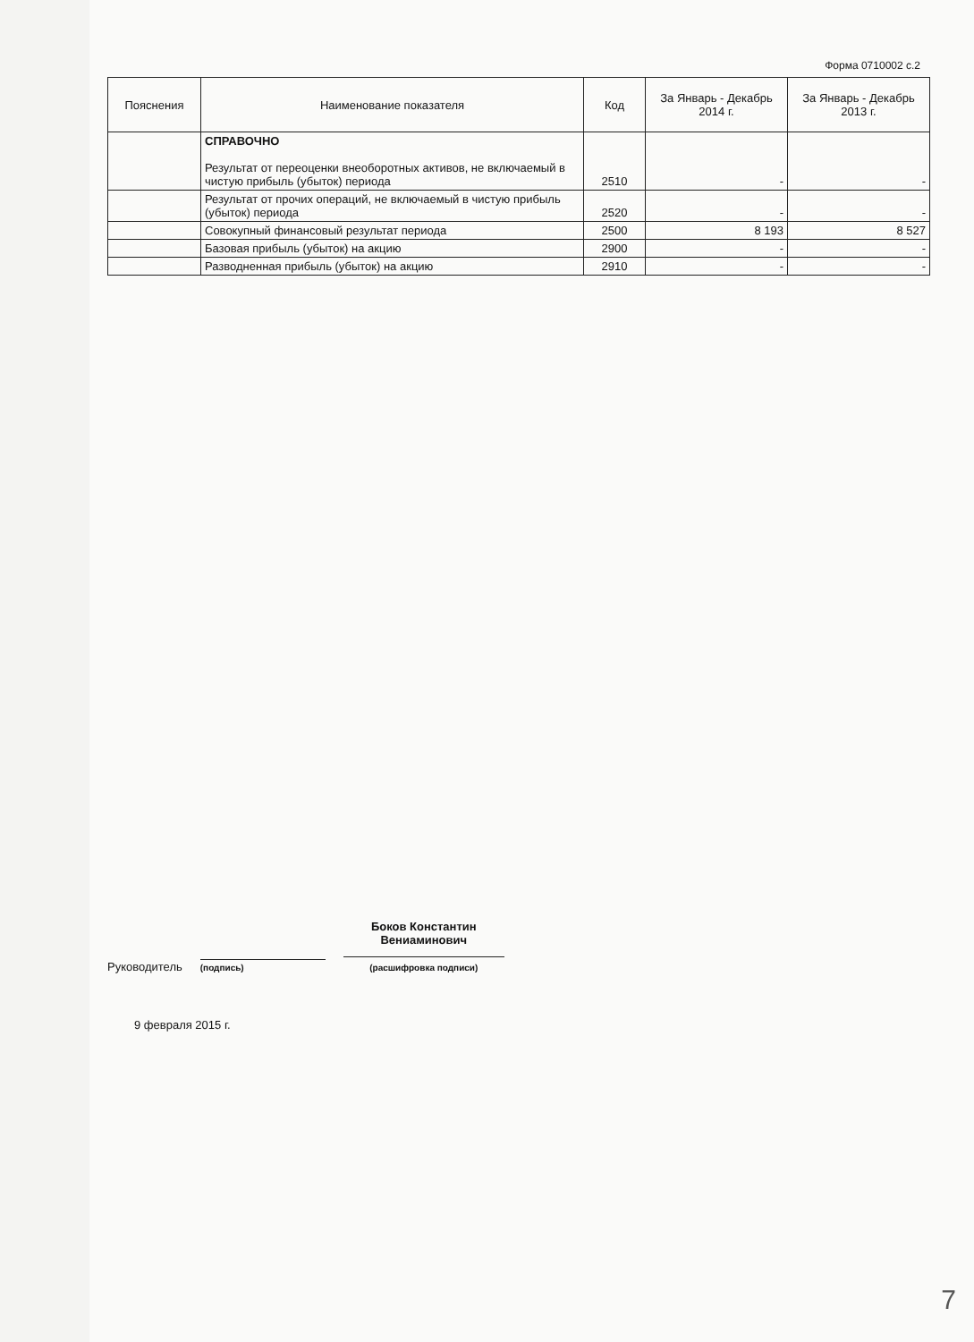Форма 0710002 с.2
| Пояснения | Наименование показателя | Код | За Январь - Декабрь 2014 г. | За Январь - Декабрь 2013 г. |
| --- | --- | --- | --- | --- |
| | СПРАВОЧНО Результат от переоценки внеоборотных активов, не включаемый в чистую прибыль (убыток) периода | 2510 | - | - |
| | Результат от прочих операций, не включаемый в чистую прибыль (убыток) периода | 2520 | - | - |
| | Совокупный финансовый результат периода | 2500 | 8 193 | 8 527 |
| | Базовая прибыль (убыток) на акцию | 2900 | - | - |
| | Разводненная прибыль (убыток) на акцию | 2910 | - | - |
Руководитель
(подпись)
Боков Константин
Вениаминович
(расшифровка подписи)
9 февраля 2015 г.
7